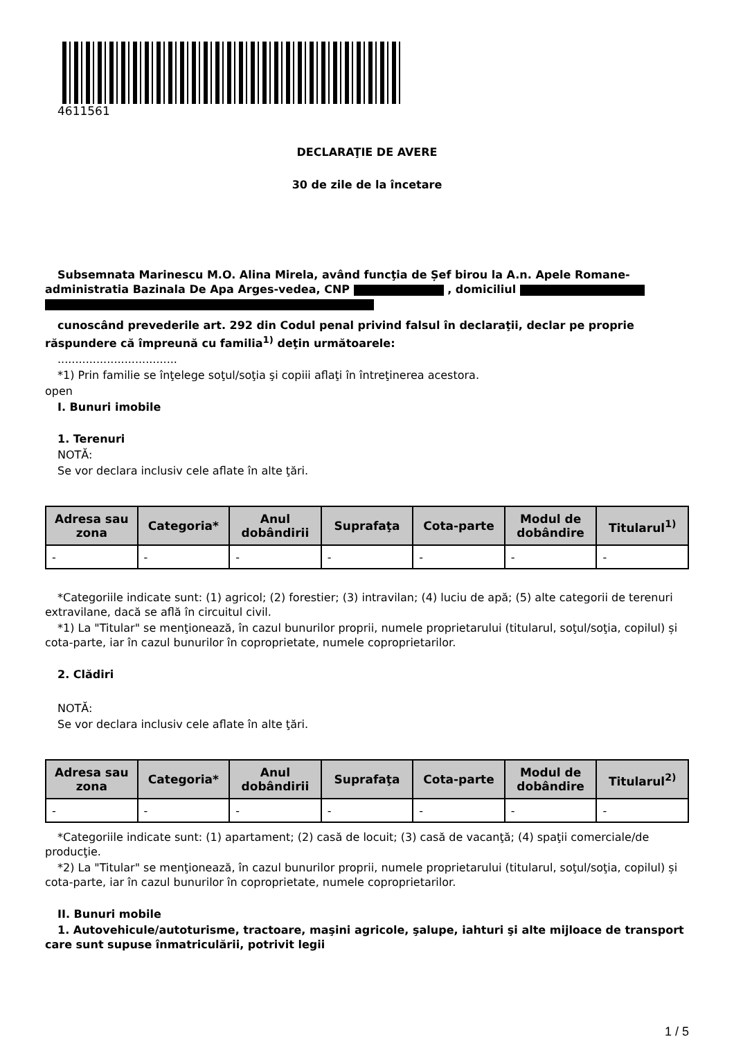4611561
DECLARAŢIE DE AVERE
30 de zile de la încetare
Subsemnata Marinescu M.O. Alina Mirela, având funcţia de Șef birou la A.n. Apele Romane-administratia Bazinala De Apa Arges-vedea, CNP , domiciliul
cunoscând prevederile art. 292 din Codul penal privind falsul în declaraţii, declar pe proprie răspundere că împreună cu familia<sup>1)</sup> deţin următoarele:
..................................
*1) Prin familie se înţelege soţul/soţia şi copiii aflaţi în întreţinerea acestora.
open
I. Bunuri imobile
1. Terenuri
NOTĂ:
Se vor declara inclusiv cele aflate în alte ţări.
| Adresa sau zona | Categoria* | Anul dobândirii | Suprafaţa | Cota-parte | Modul de dobândire | Titularul<sup>1)</sup> |
| --- | --- | --- | --- | --- | --- | --- |
| - | - | - | - | - | - | - |
*Categoriile indicate sunt: (1) agricol; (2) forestier; (3) intravilan; (4) luciu de apă; (5) alte categorii de terenuri extravilane, dacă se află în circuitul civil.
*1) La "Titular" se menţionează, în cazul bunurilor proprii, numele proprietarului (titularul, soţul/soţia, copilul) și cota-parte, iar în cazul bunurilor în coproprietate, numele coproprietarilor.
2. Clădiri
NOTĂ:
Se vor declara inclusiv cele aflate în alte ţări.
| Adresa sau zona | Categoria* | Anul dobândirii | Suprafaţa | Cota-parte | Modul de dobândire | Titularul<sup>2)</sup> |
| --- | --- | --- | --- | --- | --- | --- |
| - | - | - | - | - | - | - |
*Categoriile indicate sunt: (1) apartament; (2) casă de locuit; (3) casă de vacanţă; (4) spaţii comerciale/de producţie.
*2) La "Titular" se menţionează, în cazul bunurilor proprii, numele proprietarului (titularul, soţul/soţia, copilul) și cota-parte, iar în cazul bunurilor în coproprietate, numele coproprietarilor.
II. Bunuri mobile
1. Autovehicule/autoturisme, tractoare, maşini agricole, şalupe, iahturi şi alte mijloace de transport care sunt supuse înmatriculării, potrivit legii
1 / 5